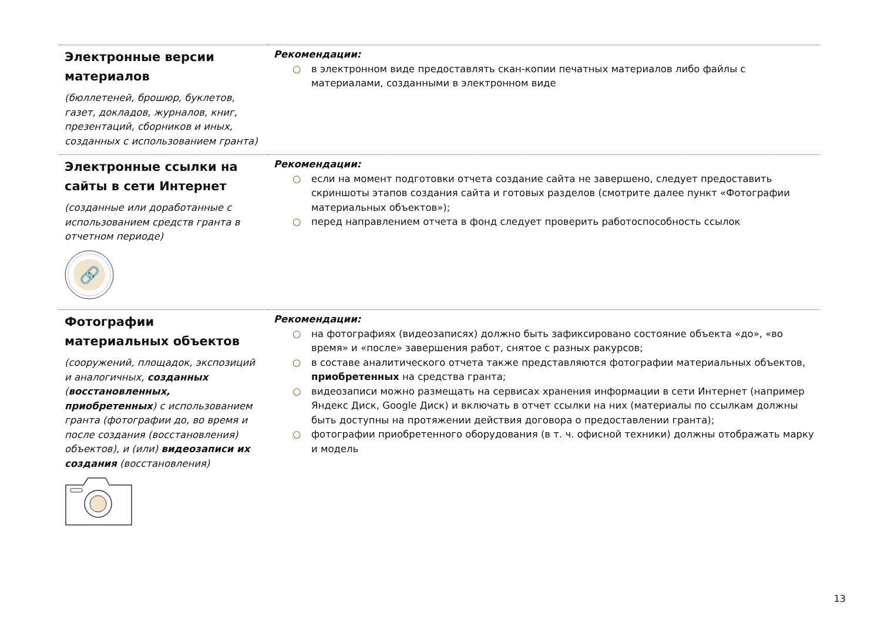| Электронные версии материалов (бюллетеней, брошюр, буклетов, газет, докладов, журналов, книг, презентаций, сборников и иных, созданных с использованием гранта) | Рекомендации: ○ в электронном виде предоставлять скан-копии печатных материалов либо файлы с материалами, созданными в электронном виде |
| Электронные ссылки на сайты в сети Интернет (созданные или доработанные с использованием средств гранта в отчетном периоде) 🔗 | Рекомендации: ○ если на момент подготовки отчета создание сайта не завершено, следует предоставить скриншоты этапов создания сайта и готовых разделов (смотрите далее пункт «Фотографии материальных объектов»); ○ перед направлением отчета в фонд следует проверить работоспособность ссылок |
| Фотографии материальных объектов (сооружений, площадок, экспозиций и аналогичных, созданных ( восстановленных, приобретенных ) с использованием гранта (фотографии до, во время и после создания (восстановления) объектов), и (или) видеозаписи их создания (восстановления) | Рекомендации: ○ на фотографиях (видеозаписях) должно быть зафиксировано состояние объекта «до», «во время» и «после» завершения работ, снятое с разных ракурсов; ○ в составе аналитического отчета также представляются фотографии материальных объектов, приобретенных на средства гранта; ○ видеозаписи можно размещать на сервисах хранения информации в сети Интернет (например Яндекс Диск, Google Диск) и включать в отчет ссылки на них (материалы по ссылкам должны быть доступны на протяжении действия договора о предоставлении гранта); ○ фотографии приобретенного оборудования (в т. ч. офисной техники) должны отображать марку и модель |
13